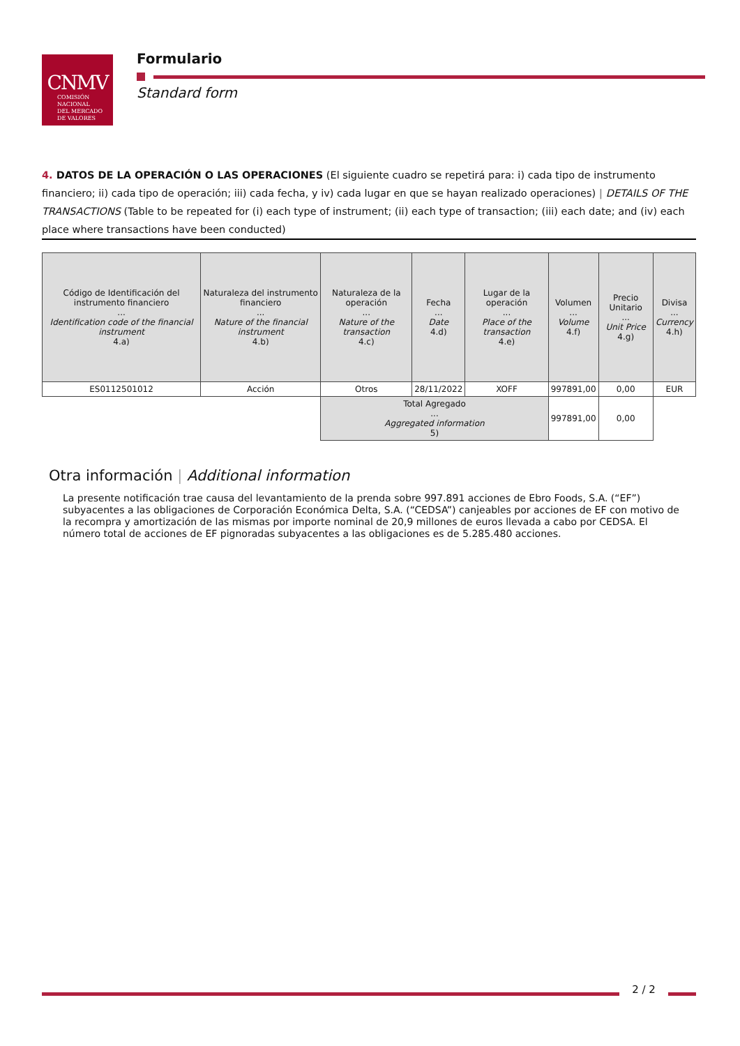CNMV
COMISIÓN
NACIONAL
DEL MERCADO
DE VALORES
Formulario
Standard form
4. DATOS DE LA OPERACIÓN O LAS OPERACIONES (El siguiente cuadro se repetirá para: i) cada tipo de instrumento financiero; ii) cada tipo de operación; iii) cada fecha, y iv) cada lugar en que se hayan realizado operaciones) | DETAILS OF THE TRANSACTIONS (Table to be repeated for (i) each type of instrument; (ii) each type of transaction; (iii) each date; and (iv) each place where transactions have been conducted)
| Código de Identificación del instrumento financiero ... Identification code of the financial instrument 4.a) | Naturaleza del instrumento financiero ... Nature of the financial instrument 4.b) | Naturaleza de la operación ... Nature of the transaction 4.c) | Fecha ... Date 4.d) | Lugar de la operación ... Place of the transaction 4.e) | Volumen ... Volume 4.f) | Precio Unitario ... Unit Price 4.g) | Divisa ... Currency 4.h) |
| --- | --- | --- | --- | --- | --- | --- | --- |
| ES0112501012 | Acción | Otros | 28/11/2022 | XOFF | 997891,00 | 0,00 | EUR |
| | | Total Agregado ... Aggregated information 5) | | | 997891,00 | 0,00 | |
Otra información | Additional information
La presente notificación trae causa del levantamiento de la prenda sobre 997.891 acciones de Ebro Foods, S.A. (“EF”) subyacentes a las obligaciones de Corporación Económica Delta, S.A. (“CEDSA”) canjeables por acciones de EF con motivo de la recompra y amortización de las mismas por importe nominal de 20,9 millones de euros llevada a cabo por CEDSA. El número total de acciones de EF pignoradas subyacentes a las obligaciones es de 5.285.480 acciones.
2 / 2